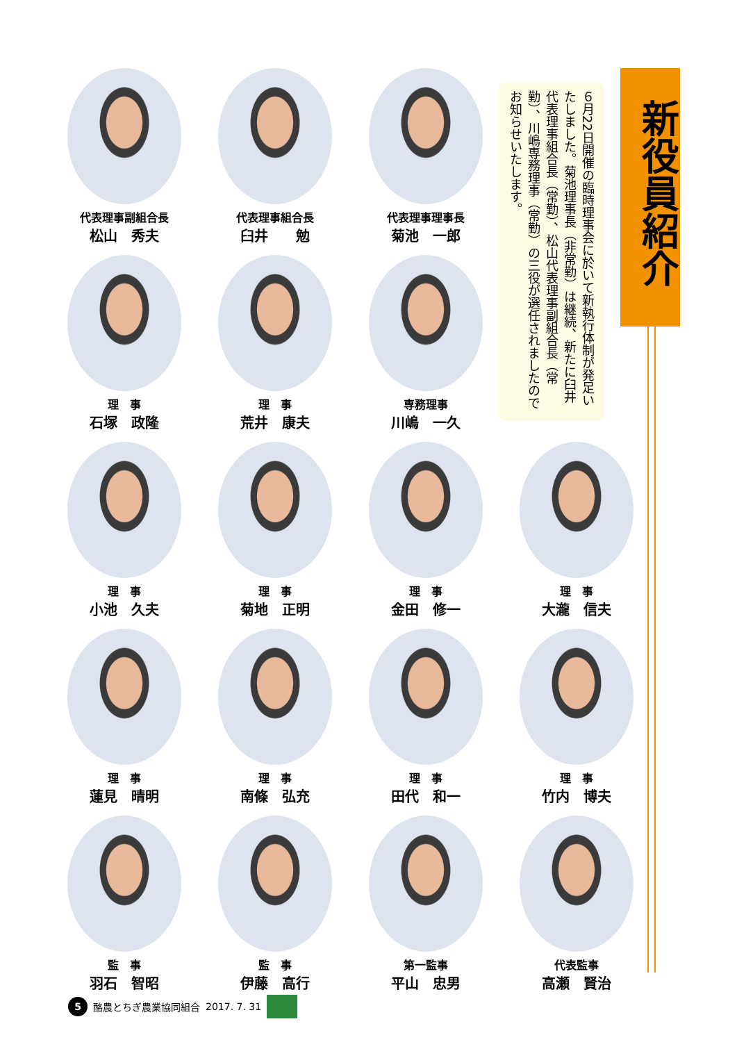新役員紹介
６月22日開催の臨時理事会に於いて新執行体制が発足いたしました。菊池理事長（非常勤）は継続、新たに臼井代表理事組合長（常勤）、松山代表理事副組合長（常勤）、川嶋専務理事（常勤）の三役が選任されましたのでお知らせいたします。
代表理事副組合長
松山　秀夫
代表理事組合長
臼井　　勉
代表理事理事長
菊池　一郎
理　事
石塚　政隆
理　事
荒井　康夫
専務理事
川嶋　一久
理　事
小池　久夫
理　事
菊地　正明
理　事
金田　修一
理　事
大瀧　信夫
理　事
蓮見　晴明
理　事
南條　弘充
理　事
田代　和一
理　事
竹内　博夫
監　事
羽石　智昭
監　事
伊藤　高行
第一監事
平山　忠男
代表監事
高瀬　賢治
5
酪農とちぎ農業協同組合 2017. 7. 31